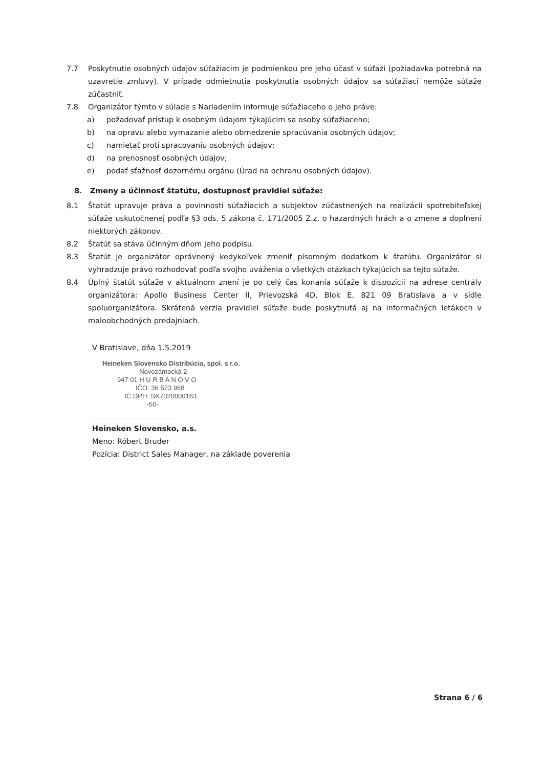7.7 Poskytnutie osobných údajov súťažiacim je podmienkou pre jeho účasť v súťaži (požiadavka potrebná na uzavretie zmluvy). V prípade odmietnutia poskytnutia osobných údajov sa súťažiaci nemôže súťaže zúčastniť.
7.8 Organizátor týmto v súlade s Nariadením informuje súťažiaceho o jeho práve:
a) požadovať prístup k osobným údajom týkajúcim sa osoby súťažiaceho;
b) na opravu alebo vymazanie alebo obmedzenie spracúvania osobných údajov;
c) namietať proti spracovaniu osobných údajov;
d) na prenosnosť osobných údajov;
e) podať sťažnosť dozornému orgánu (Úrad na ochranu osobných údajov).
8. Zmeny a účinnosť štatútu, dostupnosť pravidiel súťaže:
8.1 Štatút upravuje práva a povinnosti súťažiacich a subjektov zúčastnených na realizácii spotrebiteľskej súťaže uskutočnenej podľa §3 ods. 5 zákona č. 171/2005 Z.z. o hazardných hrách a o zmene a doplnení niektorých zákonov.
8.2 Štatút sa stáva účinným dňom jeho podpisu.
8.3 Štatút je organizátor oprávnený kedykoľvek zmeniť písomným dodatkom k štatútu. Organizátor si vyhradzuje právo rozhodovať podľa svojho uváženia o všetkých otázkach týkajúcich sa tejto súťaže.
8.4 Úplný štatút súťaže v aktuálnom znení je po celý čas konania súťaže k dispozícii na adrese centrály organizátora: Apollo Business Center II, Prievozská 4D, Blok E, 821 09 Bratislava a v sídle spoluorganizátora. Skrátená verzia pravidiel súťaže bude poskytnutá aj na informačných letákoch v maloobchodných predajniach.
V Bratislave, dňa 1.5.2019
Heineken Slovensko Distribúcia, spol. s r.o.
Novozámocká 2
947 01 H U R B A N O V O
IČO: 36 523 968
IČ DPH: SK7020000163
-50-
Heineken Slovensko, a.s.
Meno: Róbert Bruder
Pozícia: District Sales Manager, na základe poverenia
Strana 6 / 6